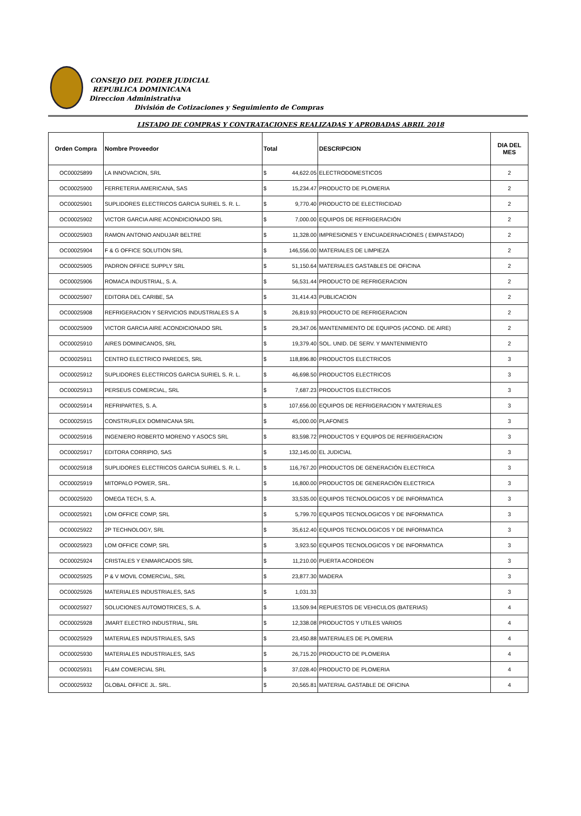CONSEJO DEL PODER JUDICIAL
REPUBLICA DOMINICANA
Direccion Administrativa
División de Cotizaciones y Seguimiento de Compras
LISTADO DE COMPRAS Y CONTRATACIONES REALIZADAS Y APROBADAS ABRIL 2018
| Orden Compra | Nombre Proveedor | Total | | DESCRIPCION | DIA DEL MES |
| --- | --- | --- | --- | --- | --- |
| OC00025899 | LA INNOVACION, SRL | $ | 44,622.05 | ELECTRODOMESTICOS | 2 |
| OC00025900 | FERRETERIA AMERICANA, SAS | $ | 15,234.47 | PRODUCTO DE PLOMERIA | 2 |
| OC00025901 | SUPLIDORES ELECTRICOS GARCIA SURIEL S. R. L. | $ | 9,770.40 | PRODUCTO DE ELECTRICIDAD | 2 |
| OC00025902 | VICTOR GARCIA AIRE ACONDICIONADO SRL | $ | 7,000.00 | EQUIPOS DE REFRIGERACIÓN | 2 |
| OC00025903 | RAMON ANTONIO ANDUJAR BELTRE | $ | 11,328.00 | IMPRESIONES Y ENCUADERNACIONES ( EMPASTADO) | 2 |
| OC00025904 | F & G OFFICE SOLUTION SRL | $ | 146,556.00 | MATERIALES DE LIMPIEZA | 2 |
| OC00025905 | PADRON OFFICE SUPPLY SRL | $ | 51,150.64 | MATERIALES GASTABLES DE OFICINA | 2 |
| OC00025906 | ROMACA INDUSTRIAL, S. A. | $ | 56,531.44 | PRODUCTO DE REFRIGERACION | 2 |
| OC00025907 | EDITORA DEL CARIBE, SA | $ | 31,414.43 | PUBLICACION | 2 |
| OC00025908 | REFRIGERACION Y SERVICIOS INDUSTRIALES S A | $ | 26,819.93 | PRODUCTO DE REFRIGERACION | 2 |
| OC00025909 | VICTOR GARCIA AIRE ACONDICIONADO SRL | $ | 29,347.06 | MANTENIMIENTO DE EQUIPOS (ACOND. DE AIRE) | 2 |
| OC00025910 | AIRES DOMINICANOS, SRL | $ | 19,379.40 | SOL. UNID. DE SERV. Y MANTENIMIENTO | 2 |
| OC00025911 | CENTRO ELECTRICO PAREDES, SRL | $ | 118,896.80 | PRODUCTOS ELECTRICOS | 3 |
| OC00025912 | SUPLIDORES ELECTRICOS GARCIA SURIEL S. R. L. | $ | 46,698.50 | PRODUCTOS ELECTRICOS | 3 |
| OC00025913 | PERSEUS COMERCIAL, SRL | $ | 7,687.23 | PRODUCTOS ELECTRICOS | 3 |
| OC00025914 | REFRIPARTES, S. A. | $ | 107,656.00 | EQUIPOS DE REFRIGERACION Y MATERIALES | 3 |
| OC00025915 | CONSTRUFLEX DOMINICANA SRL | $ | 45,000.00 | PLAFONES | 3 |
| OC00025916 | INGENIERO ROBERTO MORENO Y ASOCS SRL | $ | 83,598.72 | PRODUCTOS Y EQUIPOS DE REFRIGERACION | 3 |
| OC00025917 | EDITORA CORRIPIO, SAS | $ | 132,145.00 | EL JUDICIAL | 3 |
| OC00025918 | SUPLIDORES ELECTRICOS GARCIA SURIEL S. R. L. | $ | 116,767.20 | PRODUCTOS DE GENERACIÓN ELECTRICA | 3 |
| OC00025919 | MITOPALO POWER, SRL. | $ | 16,800.00 | PRODUCTOS DE GENERACIÓN ELECTRICA | 3 |
| OC00025920 | OMEGA TECH, S. A. | $ | 33,535.00 | EQUIPOS TECNOLOGICOS Y DE INFORMATICA | 3 |
| OC00025921 | LOM OFFICE COMP, SRL | $ | 5,799.70 | EQUIPOS TECNOLOGICOS Y DE INFORMATICA | 3 |
| OC00025922 | 2P TECHNOLOGY, SRL | $ | 35,612.40 | EQUIPOS TECNOLOGICOS Y DE INFORMATICA | 3 |
| OC00025923 | LOM OFFICE COMP, SRL | $ | 3,923.50 | EQUIPOS TECNOLOGICOS Y DE INFORMATICA | 3 |
| OC00025924 | CRISTALES Y ENMARCADOS SRL | $ | 11,210.00 | PUERTA ACORDEON | 3 |
| OC00025925 | P & V MOVIL COMERCIAL, SRL | $ | 23,877.30 | MADERA | 3 |
| OC00025926 | MATERIALES INDUSTRIALES, SAS | $ | 1,031.33 | | 3 |
| OC00025927 | SOLUCIONES AUTOMOTRICES, S. A. | $ | 13,509.94 | REPUESTOS DE VEHICULOS (BATERIAS) | 4 |
| OC00025928 | JMART ELECTRO INDUSTRIAL, SRL | $ | 12,338.08 | PRODUCTOS Y UTILES VARIOS | 4 |
| OC00025929 | MATERIALES INDUSTRIALES, SAS | $ | 23,450.88 | MATERIALES DE PLOMERIA | 4 |
| OC00025930 | MATERIALES INDUSTRIALES, SAS | $ | 26,715.20 | PRODUCTO DE PLOMERIA | 4 |
| OC00025931 | FL&M COMERCIAL SRL | $ | 37,028.40 | PRODUCTO DE PLOMERIA | 4 |
| OC00025932 | GLOBAL OFFICE JL. SRL. | $ | 20,565.81 | MATERIAL GASTABLE DE OFICINA | 4 |